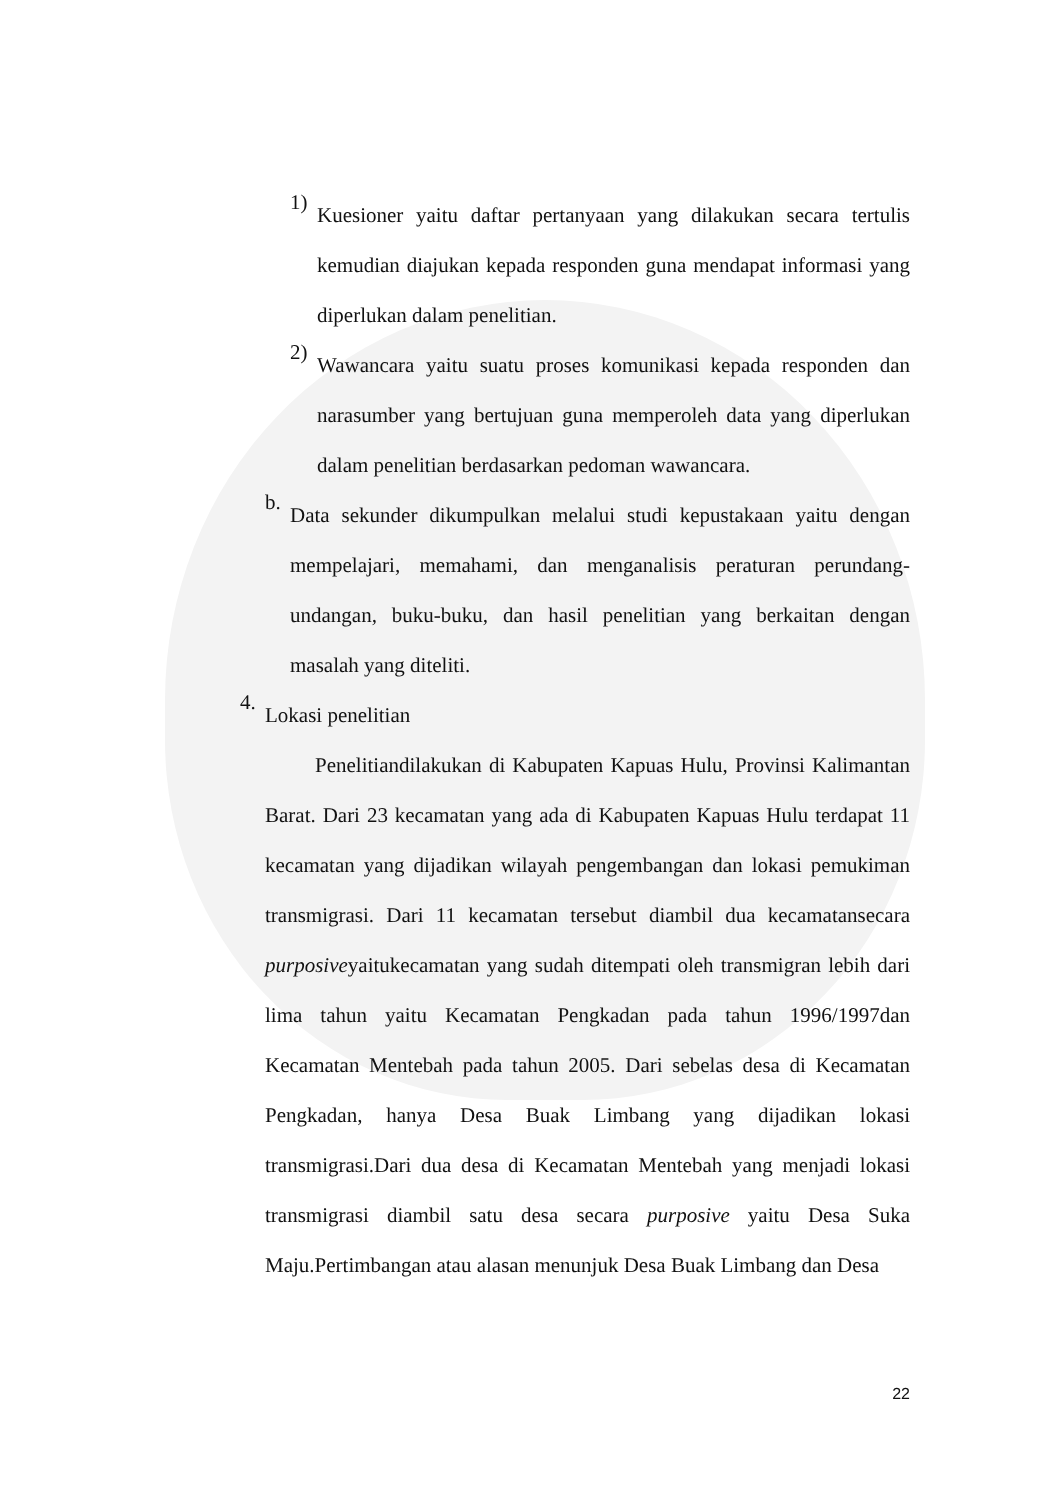1)
Kuesioner yaitu daftar pertanyaan yang dilakukan secara tertulis kemudian diajukan kepada responden guna mendapat informasi yang diperlukan dalam penelitian.
2)
Wawancara yaitu suatu proses komunikasi kepada responden dan narasumber yang bertujuan guna memperoleh data yang diperlukan dalam penelitian berdasarkan pedoman wawancara.
b.
Data sekunder dikumpulkan melalui studi kepustakaan yaitu dengan mempelajari, memahami, dan menganalisis peraturan perundang-undangan, buku-buku, dan hasil penelitian yang berkaitan dengan masalah yang diteliti.
4.
Lokasi penelitian
Penelitiandilakukan di Kabupaten Kapuas Hulu, Provinsi Kalimantan Barat. Dari 23 kecamatan yang ada di Kabupaten Kapuas Hulu terdapat 11 kecamatan yang dijadikan wilayah pengembangan dan lokasi pemukiman transmigrasi. Dari 11 kecamatan tersebut diambil dua kecamatansecara purposiveyaitukecamatan yang sudah ditempati oleh transmigran lebih dari lima tahun yaitu Kecamatan Pengkadan pada tahun 1996/1997dan Kecamatan Mentebah pada tahun 2005. Dari sebelas desa di Kecamatan Pengkadan, hanya Desa Buak Limbang yang dijadikan lokasi transmigrasi.Dari dua desa di Kecamatan Mentebah yang menjadi lokasi transmigrasi diambil satu desa secara purposive yaitu Desa Suka Maju.Pertimbangan atau alasan menunjuk Desa Buak Limbang dan Desa
22